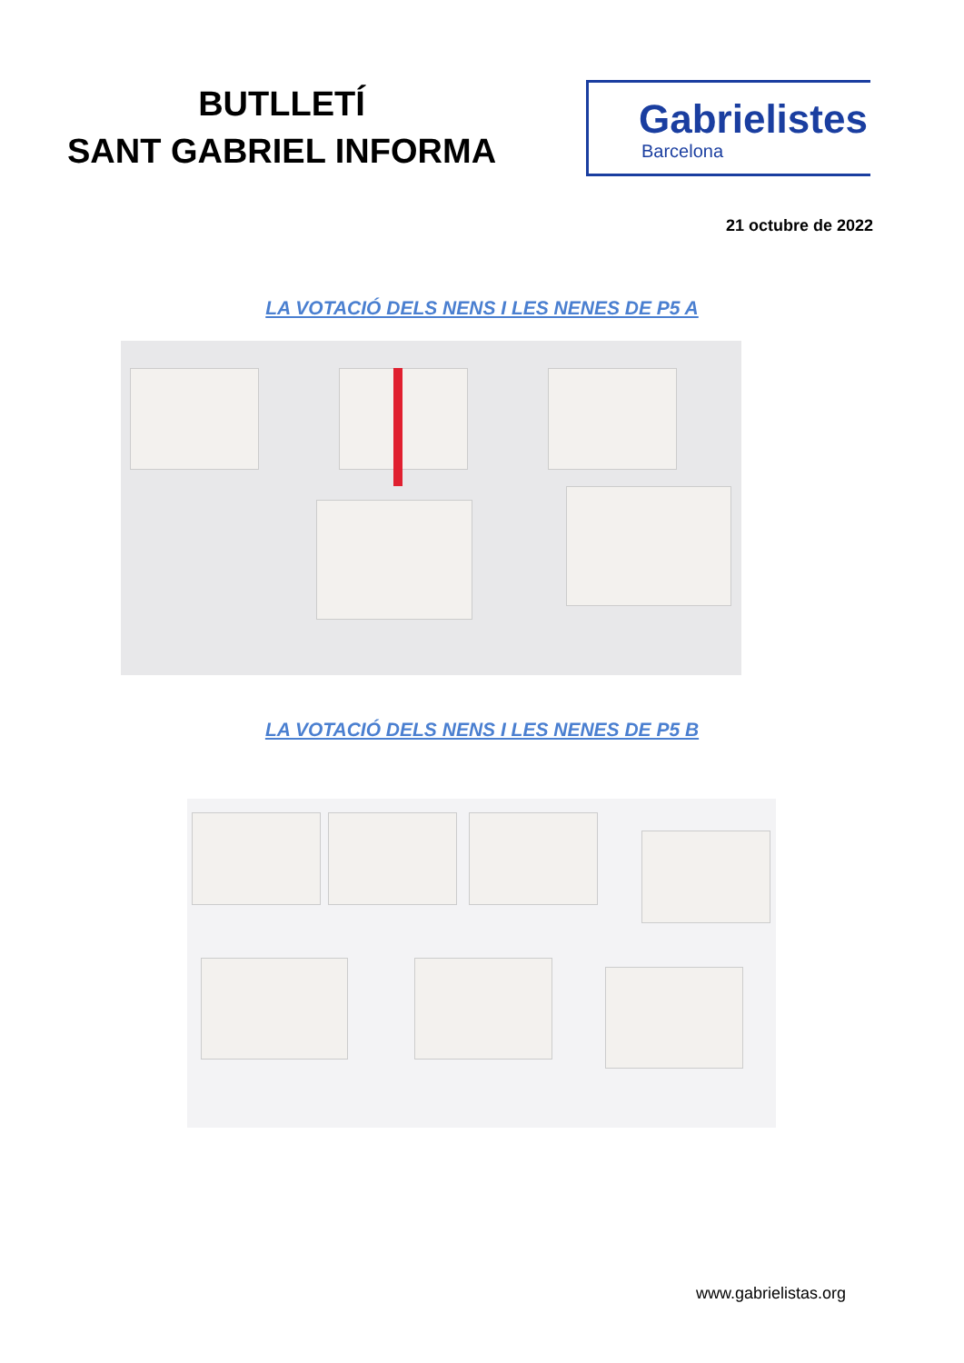BUTLLETÍ
SANT GABRIEL INFORMA
Gabrielistes
Barcelona
21 octubre de 2022
LA VOTACIÓ DELS NENS I LES NENES DE P5 A
LA VOTACIÓ DELS NENS I LES NENES DE P5 B
www.gabrielistas.org